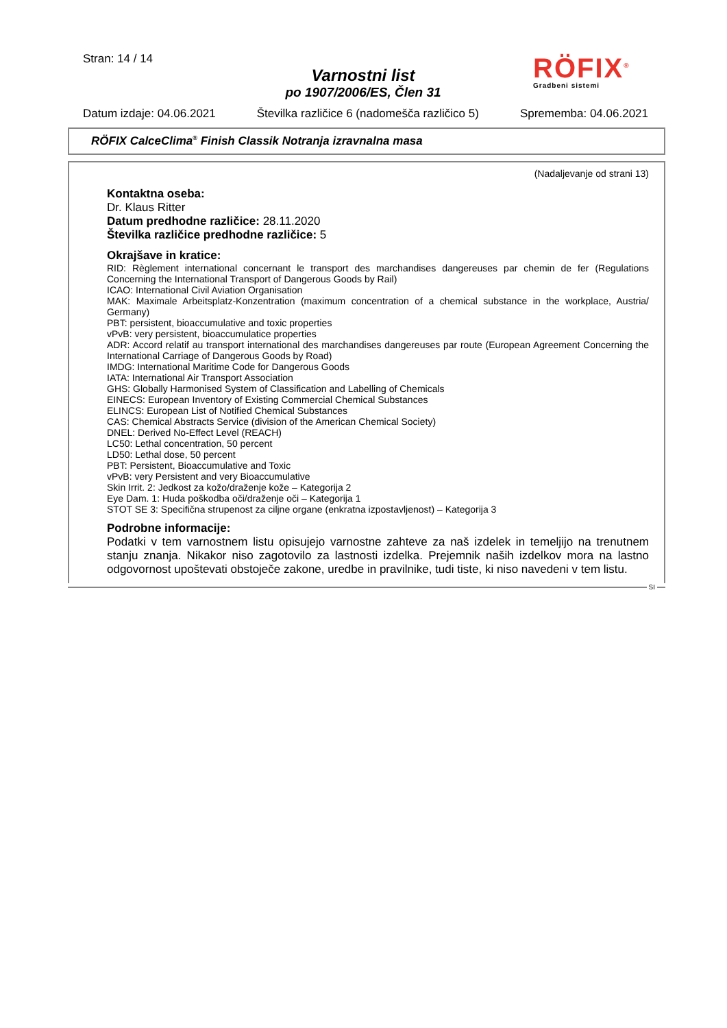Stran: 14 / 14
Varnostni list
po 1907/2006/ES, Člen 31
RÖFIX<sup>®</sup>
Gradbeni sistemi
Datum izdaje: 04.06.2021 Številka različice 6 (nadomešča različico 5) Sprememba: 04.06.2021
RÖFIX CalceClima<sup>®</sup> Finish Classik Notranja izravnalna masa
(Nadaljevanje od strani 13)
Kontaktna oseba:
Dr. Klaus Ritter
Datum predhodne različice: 28.11.2020
Številka različice predhodne različice: 5
Okrajšave in kratice:
RID: Règlement international concernant le transport des marchandises dangereuses par chemin de fer (Regulations Concerning the International Transport of Dangerous Goods by Rail)
ICAO: International Civil Aviation Organisation
MAK: Maximale Arbeitsplatz-Konzentration (maximum concentration of a chemical substance in the workplace, Austria/ Germany)
PBT: persistent, bioaccumulative and toxic properties
vPvB: very persistent, bioaccumulatice properties
ADR: Accord relatif au transport international des marchandises dangereuses par route (European Agreement Concerning the International Carriage of Dangerous Goods by Road)
IMDG: International Maritime Code for Dangerous Goods
IATA: International Air Transport Association
GHS: Globally Harmonised System of Classification and Labelling of Chemicals
EINECS: European Inventory of Existing Commercial Chemical Substances
ELINCS: European List of Notified Chemical Substances
CAS: Chemical Abstracts Service (division of the American Chemical Society)
DNEL: Derived No-Effect Level (REACH)
LC50: Lethal concentration, 50 percent
LD50: Lethal dose, 50 percent
PBT: Persistent, Bioaccumulative and Toxic
vPvB: very Persistent and very Bioaccumulative
Skin Irrit. 2: Jedkost za kožo/draženje kože – Kategorija 2
Eye Dam. 1: Huda poškodba oči/draženje oči – Kategorija 1
STOT SE 3: Specifična strupenost za ciljne organe (enkratna izpostavljenost) – Kategorija 3
Podrobne informacije:
Podatki v tem varnostnem listu opisujejo varnostne zahteve za naš izdelek in temeljijo na trenutnem stanju znanja. Nikakor niso zagotovilo za lastnosti izdelka. Prejemnik naših izdelkov mora na lastno odgovornost upoštevati obstoječe zakone, uredbe in pravilnike, tudi tiste, ki niso navedeni v tem listu.
SI